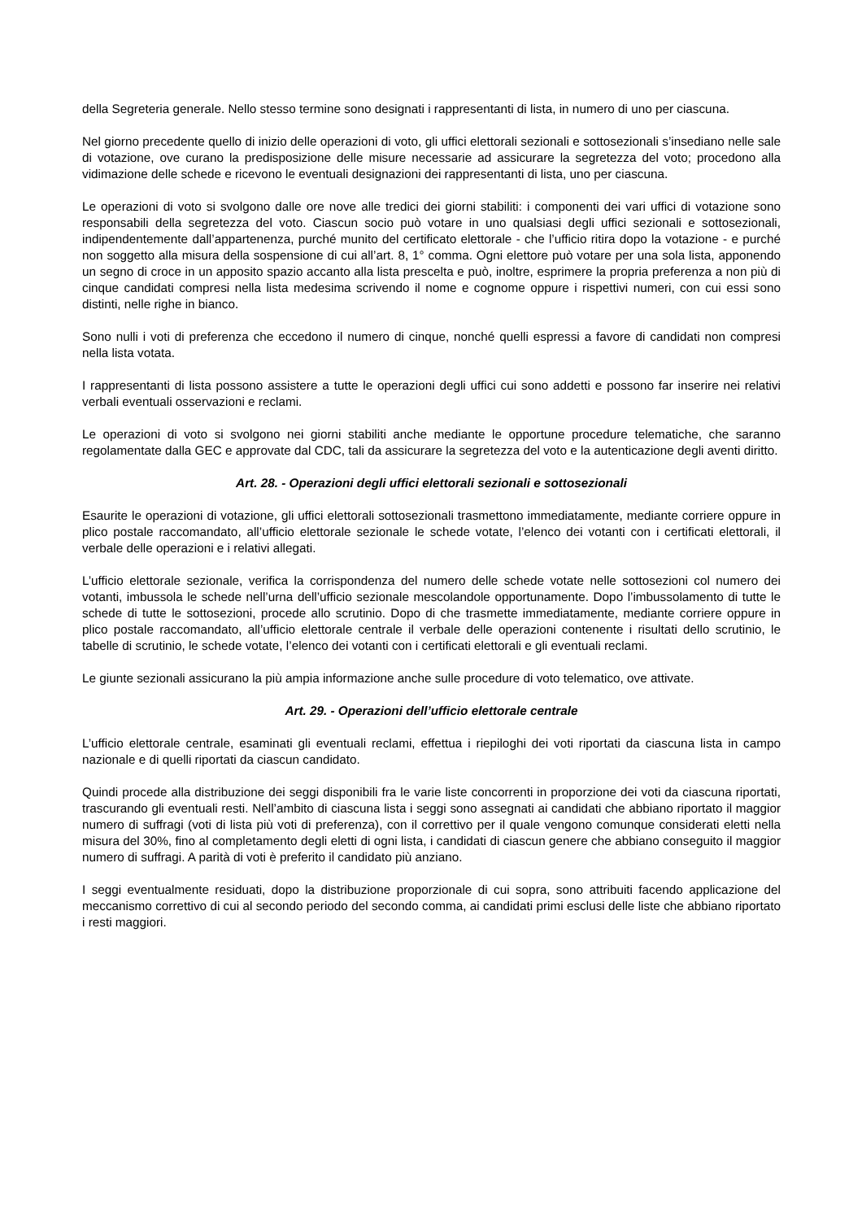della Segreteria generale. Nello stesso termine sono designati i rappresentanti di lista, in numero di uno per ciascuna.
Nel giorno precedente quello di inizio delle operazioni di voto, gli uffici elettorali sezionali e sottosezionali s’insediano nelle sale di votazione, ove curano la predisposizione delle misure necessarie ad assicurare la segretezza del voto; procedono alla vidimazione delle schede e ricevono le eventuali designazioni dei rappresentanti di lista, uno per ciascuna.
Le operazioni di voto si svolgono dalle ore nove alle tredici dei giorni stabiliti: i componenti dei vari uffici di votazione sono responsabili della segretezza del voto. Ciascun socio può votare in uno qualsiasi degli uffici sezionali e sottosezionali, indipendentemente dall’appartenenza, purché munito del certificato elettorale - che l’ufficio ritira dopo la votazione - e purché non soggetto alla misura della sospensione di cui all’art. 8, 1° comma. Ogni elettore può votare per una sola lista, apponendo un segno di croce in un apposito spazio accanto alla lista prescelta e può, inoltre, esprimere la propria preferenza a non più di cinque candidati compresi nella lista medesima scrivendo il nome e cognome oppure i rispettivi numeri, con cui essi sono distinti, nelle righe in bianco.
Sono nulli i voti di preferenza che eccedono il numero di cinque, nonché quelli espressi a favore di candidati non compresi nella lista votata.
I rappresentanti di lista possono assistere a tutte le operazioni degli uffici cui sono addetti e possono far inserire nei relativi verbali eventuali osservazioni e reclami.
Le operazioni di voto si svolgono nei giorni stabiliti anche mediante le opportune procedure telematiche, che saranno regolamentate dalla GEC e approvate dal CDC, tali da assicurare la segretezza del voto e la autenticazione degli aventi diritto.
Art. 28. - Operazioni degli uffici elettorali sezionali e sottosezionali
Esaurite le operazioni di votazione, gli uffici elettorali sottosezionali trasmettono immediatamente, mediante corriere oppure in plico postale raccomandato, all’ufficio elettorale sezionale le schede votate, l’elenco dei votanti con i certificati elettorali, il verbale delle operazioni e i relativi allegati.
L’ufficio elettorale sezionale, verifica la corrispondenza del numero delle schede votate nelle sottosezioni col numero dei votanti, imbussola le schede nell’urna dell’ufficio sezionale mescolandole opportunamente. Dopo l’imbussolamento di tutte le schede di tutte le sottosezioni, procede allo scrutinio. Dopo di che trasmette immediatamente, mediante corriere oppure in plico postale raccomandato, all’ufficio elettorale centrale il verbale delle operazioni contenente i risultati dello scrutinio, le tabelle di scrutinio, le schede votate, l’elenco dei votanti con i certificati elettorali e gli eventuali reclami.
Le giunte sezionali assicurano la più ampia informazione anche sulle procedure di voto telematico, ove attivate.
Art. 29. - Operazioni dell’ufficio elettorale centrale
L’ufficio elettorale centrale, esaminati gli eventuali reclami, effettua i riepiloghi dei voti riportati da ciascuna lista in campo nazionale e di quelli riportati da ciascun candidato.
Quindi procede alla distribuzione dei seggi disponibili fra le varie liste concorrenti in proporzione dei voti da ciascuna riportati, trascurando gli eventuali resti. Nell’ambito di ciascuna lista i seggi sono assegnati ai candidati che abbiano riportato il maggior numero di suffragi (voti di lista più voti di preferenza), con il correttivo per il quale vengono comunque considerati eletti nella misura del 30%, fino al completamento degli eletti di ogni lista, i candidati di ciascun genere che abbiano conseguito il maggior numero di suffragi. A parità di voti è preferito il candidato più anziano.
I seggi eventualmente residuati, dopo la distribuzione proporzionale di cui sopra, sono attribuiti facendo applicazione del meccanismo correttivo di cui al secondo periodo del secondo comma, ai candidati primi esclusi delle liste che abbiano riportato i resti maggiori.